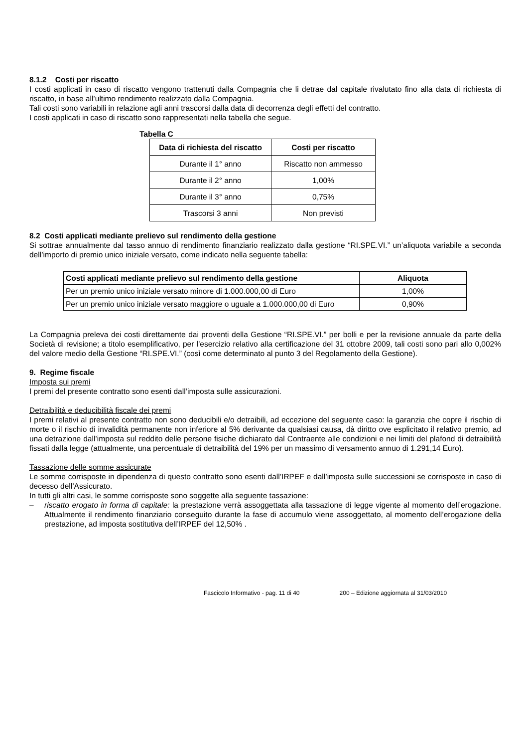8.1.2 Costi per riscatto
I costi applicati in caso di riscatto vengono trattenuti dalla Compagnia che li detrae dal capitale rivalutato fino alla data di richiesta di riscatto, in base all’ultimo rendimento realizzato dalla Compagnia.
Tali costi sono variabili in relazione agli anni trascorsi dalla data di decorrenza degli effetti del contratto.
I costi applicati in caso di riscatto sono rappresentati nella tabella che segue.
Tabella C
| Data di richiesta del riscatto | Costi per riscatto |
| --- | --- |
| Durante il 1° anno | Riscatto non ammesso |
| Durante il 2° anno | 1,00% |
| Durante il 3° anno | 0,75% |
| Trascorsi 3 anni | Non previsti |
8.2 Costi applicati mediante prelievo sul rendimento della gestione
Si sottrae annualmente dal tasso annuo di rendimento finanziario realizzato dalla gestione “RI.SPE.VI.” un’aliquota variabile a seconda dell’importo di premio unico iniziale versato, come indicato nella seguente tabella:
| Costi applicati mediante prelievo sul rendimento della gestione | Aliquota |
| --- | --- |
| Per un premio unico iniziale versato minore di 1.000.000,00 di Euro | 1,00% |
| Per un premio unico iniziale versato maggiore o uguale a 1.000.000,00 di Euro | 0,90% |
La Compagnia preleva dei costi direttamente dai proventi della Gestione “RI.SPE.VI.” per bolli e per la revisione annuale da parte della Società di revisione; a titolo esemplificativo, per l’esercizio relativo alla certificazione del 31 ottobre 2009, tali costi sono pari allo 0,002% del valore medio della Gestione “RI.SPE.VI.” (così come determinato al punto 3 del Regolamento della Gestione).
9. Regime fiscale
Imposta sui premi
I premi del presente contratto sono esenti dall’imposta sulle assicurazioni.
Detraibilità e deducibilità fiscale dei premi
I premi relativi al presente contratto non sono deducibili e/o detraibili, ad eccezione del seguente caso: la garanzia che copre il rischio di morte o il rischio di invalidità permanente non inferiore al 5% derivante da qualsiasi causa, dà diritto ove esplicitato il relativo premio, ad una detrazione dall’imposta sul reddito delle persone fisiche dichiarato dal Contraente alle condizioni e nei limiti del plafond di detraibilità fissati dalla legge (attualmente, una percentuale di detraibilità del 19% per un massimo di versamento annuo di 1.291,14 Euro).
Tassazione delle somme assicurate
Le somme corrisposte in dipendenza di questo contratto sono esenti dall’IRPEF e dall’imposta sulle successioni se corrisposte in caso di decesso dell’Assicurato.
In tutti gli altri casi, le somme corrisposte sono soggette alla seguente tassazione:
– riscatto erogato in forma di capitale: la prestazione verrà assoggettata alla tassazione di legge vigente al momento dell’erogazione. Attualmente il rendimento finanziario conseguito durante la fase di accumulo viene assoggettato, al momento dell’erogazione della prestazione, ad imposta sostitutiva dell’IRPEF del 12,50% .
Fascicolo Informativo - pag. 11 di 40 200 – Edizione aggiornata al 31/03/2010